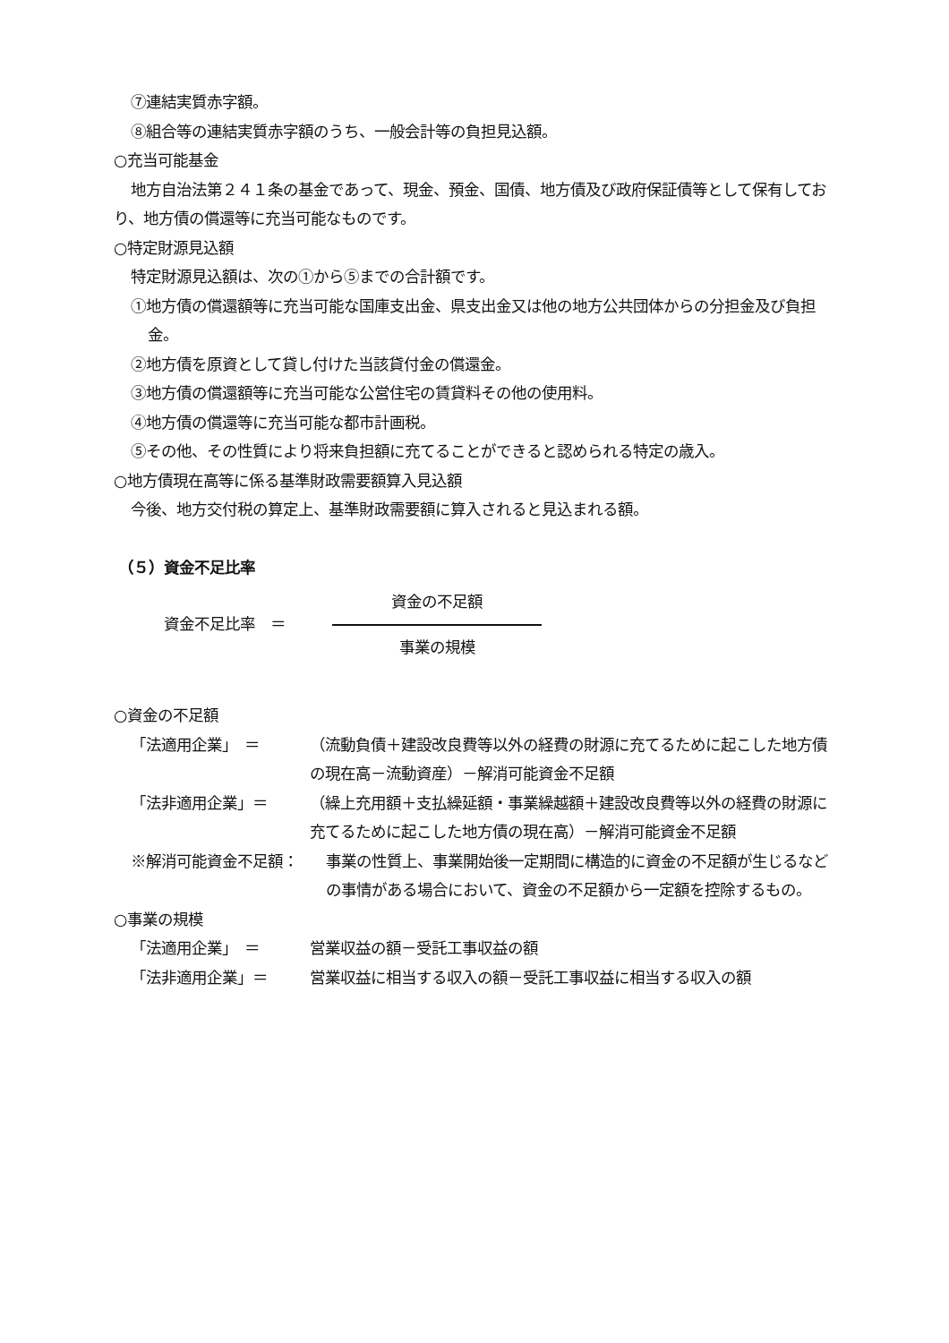⑦連結実質赤字額。
⑧組合等の連結実質赤字額のうち、一般会計等の負担見込額。
○充当可能基金
地方自治法第２４１条の基金であって、現金、預金、国債、地方債及び政府保証債等として保有しており、地方債の償還等に充当可能なものです。
○特定財源見込額
特定財源見込額は、次の①から⑤までの合計額です。
①地方債の償還額等に充当可能な国庫支出金、県支出金又は他の地方公共団体からの分担金及び負担金。
②地方債を原資として貸し付けた当該貸付金の償還金。
③地方債の償還額等に充当可能な公営住宅の賃貸料その他の使用料。
④地方債の償還等に充当可能な都市計画税。
⑤その他、その性質により将来負担額に充てることができると認められる特定の歳入。
○地方債現在高等に係る基準財政需要額算入見込額
今後、地方交付税の算定上、基準財政需要額に算入されると見込まれる額。
（５）資金不足比率
資金不足比率　＝
資金の不足額
事業の規模
○資金の不足額
「法適用企業」　＝ （流動負債＋建設改良費等以外の経費の財源に充てるために起こした地方債の現在高－流動資産）－解消可能資金不足額
「法非適用企業」＝ （繰上充用額＋支払繰延額・事業繰越額＋建設改良費等以外の経費の財源に充てるために起こした地方債の現在高）－解消可能資金不足額
※解消可能資金不足額： 事業の性質上、事業開始後一定期間に構造的に資金の不足額が生じるなどの事情がある場合において、資金の不足額から一定額を控除するもの。
○事業の規模
「法適用企業」　＝ 営業収益の額－受託工事収益の額
「法非適用企業」＝ 営業収益に相当する収入の額－受託工事収益に相当する収入の額